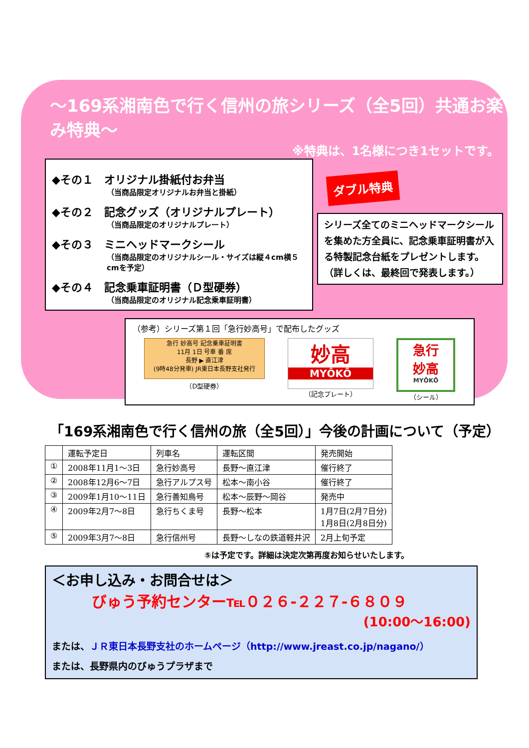～169系湘南色で行く信州の旅シリーズ（全5回）共通お楽しみ特典～
※特典は、1名様につき1セットです。
◆その１　オリジナル掛紙付お弁当
（当商品限定オリジナルお弁当と掛紙）
◆その２　記念グッズ（オリジナルプレート）
（当商品限定のオリジナルプレート）
◆その３　ミニヘッドマークシール
（当商品限定のオリジナルシール・サイズは縦４cm横５cmを予定）
◆その４　記念乗車証明書（Ｄ型硬券）
（当商品限定のオリジナル記念乗車証明書）
ダブル特典
シリーズ全てのミニヘッドマークシールを集めた方全員に、記念乗車証明書が入る特製記念台紙をプレゼントします。
（詳しくは、最終回で発表します。）
（参考）シリーズ第１回「急行妙高号」で配布したグッズ
急行 妙高号 記念乗車証明書
11月 1日 号車 番 席
長野 ▶ 直江津
(9時48分発車) JR東日本長野支社発行
（D型硬券）
妙高
MYŌKŌ
（記念プレート）
急行
妙高
MYŌKŌ
（シール）
「169系湘南色で行く信州の旅（全5回）」今後の計画について（予定）
| | 運転予定日 | 列車名 | 運転区間 | 発売開始 |
| --- | --- | --- | --- | --- |
| ① | 2008年11月1～3日 | 急行妙高号 | 長野～直江津 | 催行終了 |
| ② | 2008年12月6～7日 | 急行アルプス号 | 松本～南小谷 | 催行終了 |
| ③ | 2009年1月10～11日 | 急行善知鳥号 | 松本～辰野～岡谷 | 発売中 |
| ④ | 2009年2月7～8日 | 急行ちくま号 | 長野～松本 | 1月7日(2月7日分) 1月8日(2月8日分) |
| ⑤ | 2009年3月7～8日 | 急行信州号 | 長野～しなの鉄道軽井沢 | 2月上旬予定 |
⑤は予定です。詳細は決定次第再度お知らせいたします。
＜お申し込み・お問合せは＞
びゅう予約センター℡０２６-２２７-６８０９
(10:00～16:00)
または、ＪＲ東日本長野支社のホームページ（http://www.jreast.co.jp/nagano/）
または、長野県内のびゅうプラザまで